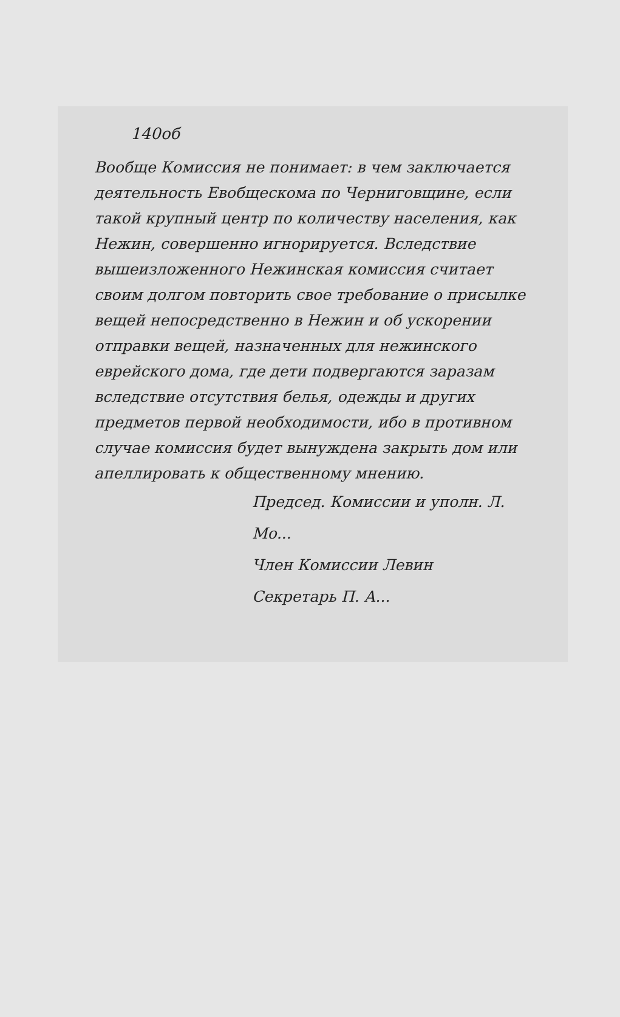140об
Вообще Комиссия не понимает: в чем заключается деятельность Евобщескома по Черниговщине, если такой крупный центр по количеству населения, как Нежин, совершенно игнорируется. Вследствие вышеизложенного Нежинская комиссия считает своим долгом повторить свое требование о присылке вещей непосредственно в Нежин и об ускорении отправки вещей, назначенных для нежинского еврейского дома, где дети подвергаются заразам вследствие отсутствия белья, одежды и других предметов первой необходимости, ибо в противном случае комиссия будет вынуждена закрыть дом или апеллировать к общественному мнению.
Председ. Комиссии и уполн. Л. Мо...
Член Комиссии Левин
Секретарь П. А...